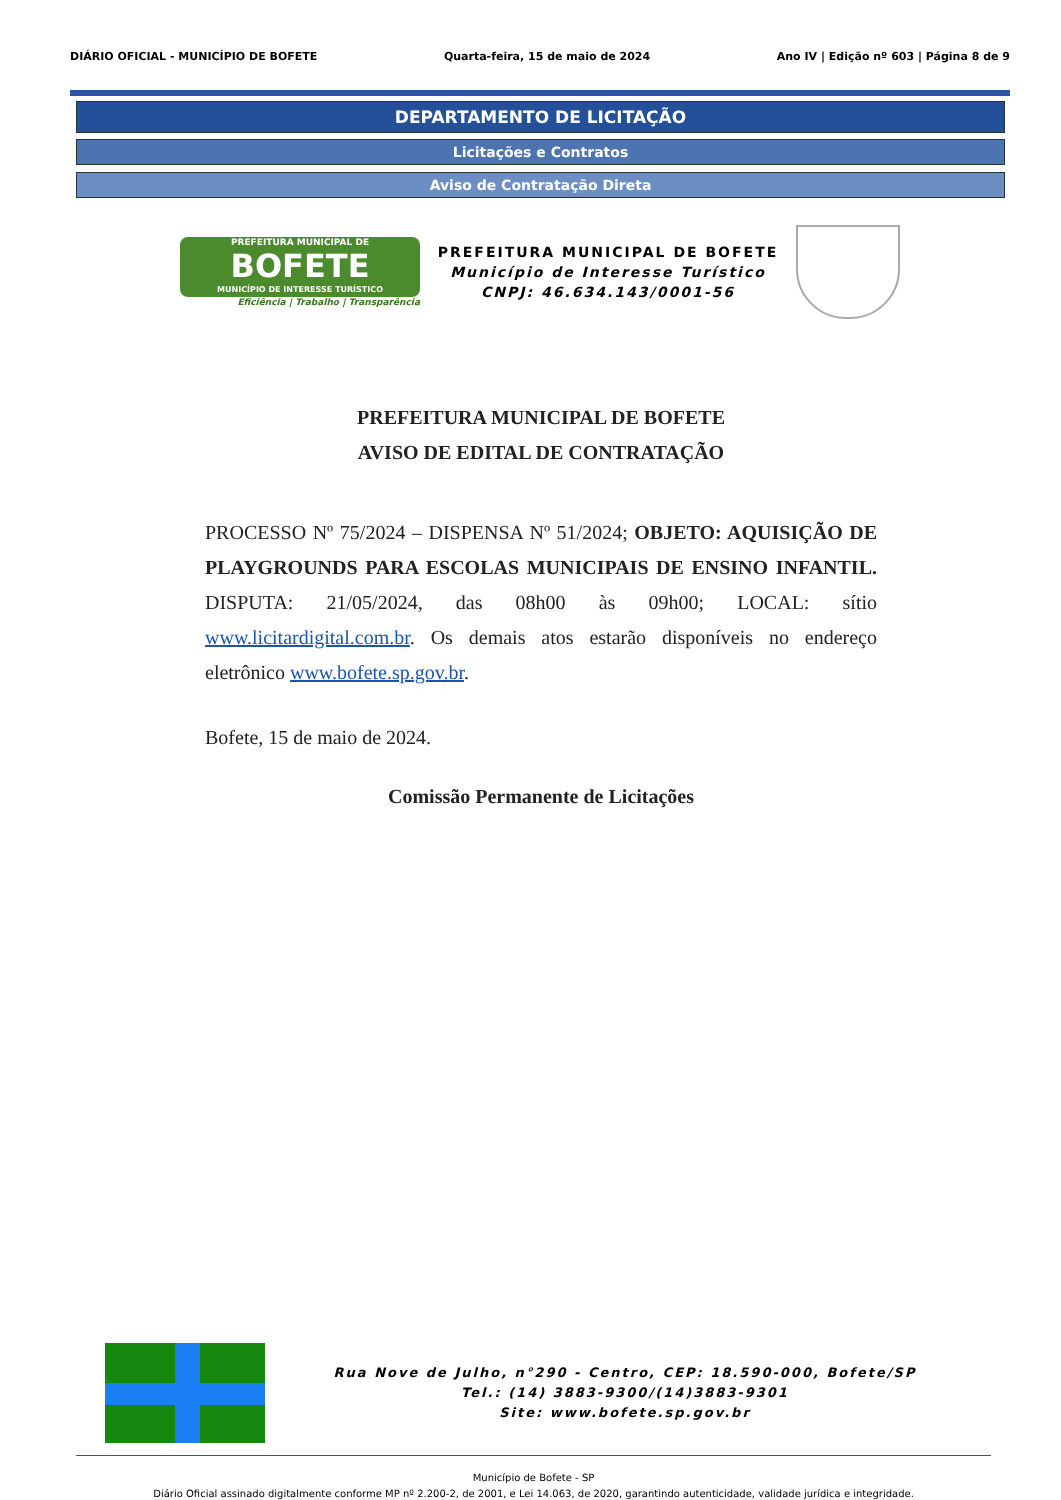DIÁRIO OFICIAL - MUNICÍPIO DE BOFETE Quarta-feira, 15 de maio de 2024 Ano IV | Edição nº 603 | Página 8 de 9
DEPARTAMENTO DE LICITAÇÃO
Licitações e Contratos
Aviso de Contratação Direta
PREFEITURA MUNICIPAL DE
BOFETE
MUNICÍPIO DE INTERESSE TURÍSTICO
Eficiência | Trabalho | Transparência
PREFEITURA MUNICIPAL DE BOFETE
Município de Interesse Turístico
CNPJ: 46.634.143/0001-56
PREFEITURA MUNICIPAL DE BOFETE
AVISO DE EDITAL DE CONTRATAÇÃO
PROCESSO Nº 75/2024 – DISPENSA Nº 51/2024; OBJETO: AQUISIÇÃO DE PLAYGROUNDS PARA ESCOLAS MUNICIPAIS DE ENSINO INFANTIL. DISPUTA: 21/05/2024, das 08h00 às 09h00; LOCAL: sítio www.licitardigital.com.br. Os demais atos estarão disponíveis no endereço eletrônico www.bofete.sp.gov.br.
Bofete, 15 de maio de 2024.
Comissão Permanente de Licitações
Rua Nove de Julho, n°290 - Centro, CEP: 18.590-000, Bofete/SP
Tel.: (14) 3883-9300/(14)3883-9301
Site: www.bofete.sp.gov.br
Município de Bofete - SP
Diário Oficial assinado digitalmente conforme MP nº 2.200-2, de 2001, e Lei 14.063, de 2020, garantindo autenticidade, validade jurídica e integridade.